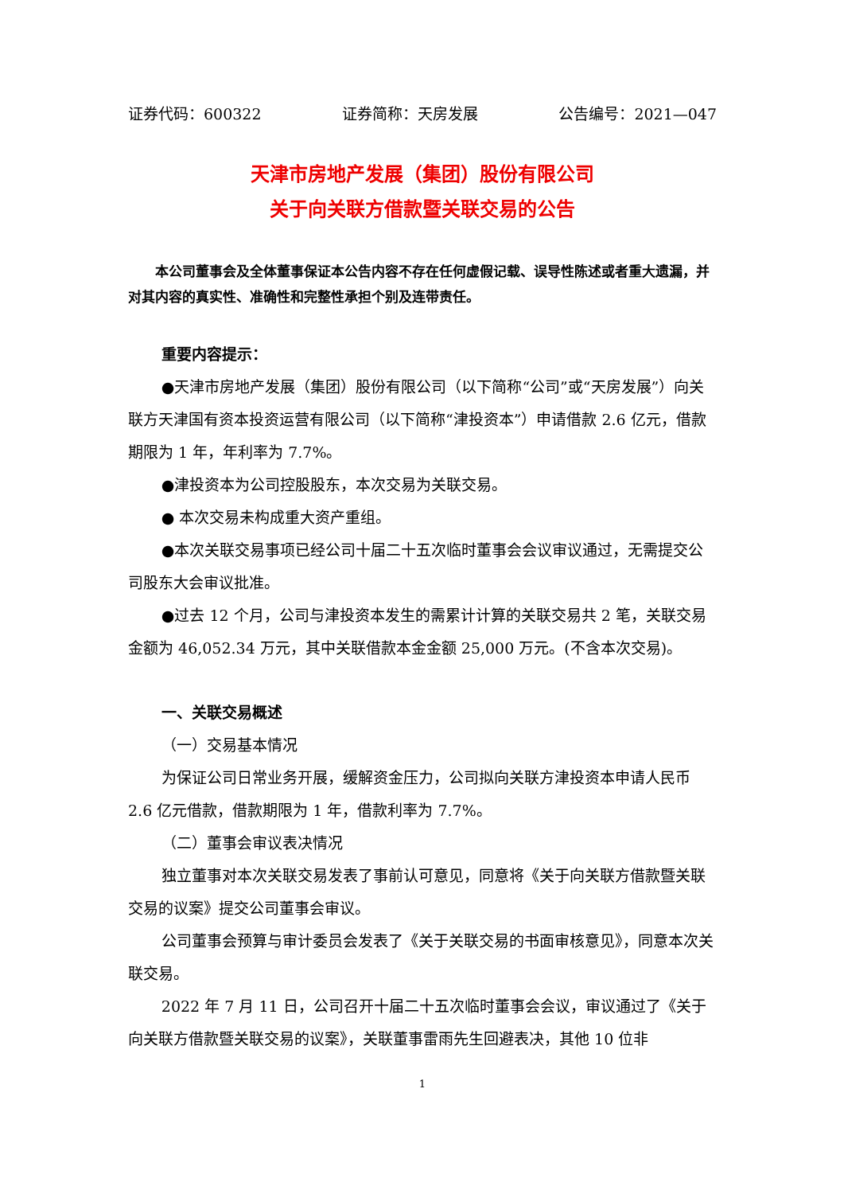证券代码：600322 证券简称：天房发展 公告编号：2021—047
天津市房地产发展（集团）股份有限公司
关于向关联方借款暨关联交易的公告
本公司董事会及全体董事保证本公告内容不存在任何虚假记载、误导性陈述或者重大遗漏，并对其内容的真实性、准确性和完整性承担个别及连带责任。
重要内容提示：
●天津市房地产发展（集团）股份有限公司（以下简称“公司”或“天房发展”）向关联方天津国有资本投资运营有限公司（以下简称“津投资本”）申请借款 2.6 亿元，借款期限为 1 年，年利率为 7.7%。
●津投资本为公司控股股东，本次交易为关联交易。
● 本次交易未构成重大资产重组。
●本次关联交易事项已经公司十届二十五次临时董事会会议审议通过，无需提交公司股东大会审议批准。
●过去 12 个月，公司与津投资本发生的需累计计算的关联交易共 2 笔，关联交易金额为 46,052.34 万元，其中关联借款本金金额 25,000 万元。(不含本次交易)。
一、关联交易概述
（一）交易基本情况
为保证公司日常业务开展，缓解资金压力，公司拟向关联方津投资本申请人民币 2.6 亿元借款，借款期限为 1 年，借款利率为 7.7%。
（二）董事会审议表决情况
独立董事对本次关联交易发表了事前认可意见，同意将《关于向关联方借款暨关联交易的议案》提交公司董事会审议。
公司董事会预算与审计委员会发表了《关于关联交易的书面审核意见》，同意本次关联交易。
2022 年 7 月 11 日，公司召开十届二十五次临时董事会会议，审议通过了《关于向关联方借款暨关联交易的议案》，关联董事雷雨先生回避表决，其他 10 位非
1